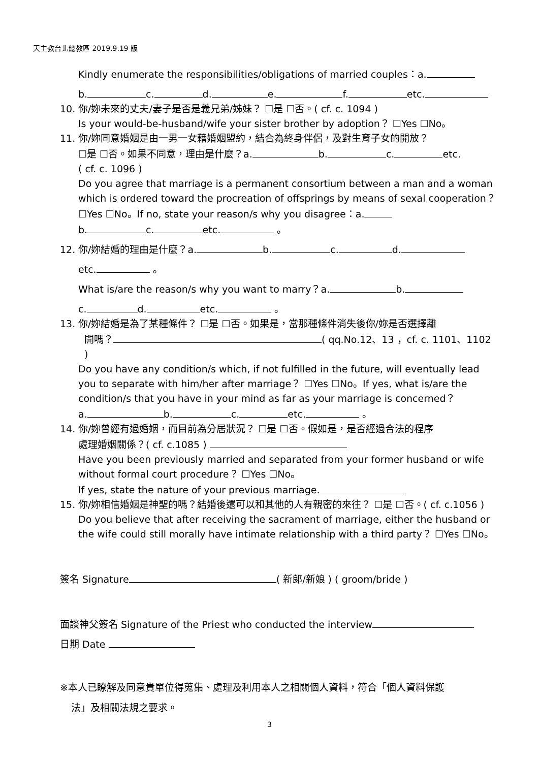天主教台北總教區 2019.9.19 版
Kindly enumerate the responsibilities/obligations of married couples：a.
b. c. d. e. f. etc.
10. 你/妳未來的丈夫/妻子是否是義兄弟/姊妹？ ☐是 ☐否。( cf. c. 1094 )
Is your would-be-husband/wife your sister brother by adoption？ ☐Yes ☐No。
11. 你/妳同意婚姻是由一男一女藉婚姻盟約，結合為終身伴侶，及對生育子女的開放？
☐是 ☐否。如果不同意，理由是什麼？a. b. c. etc.
( cf. c. 1096 )
Do you agree that marriage is a permanent consortium between a man and a woman which is ordered toward the procreation of offsprings by means of sexal cooperation？ ☐Yes ☐No。If no, state your reason/s why you disagree：a.
b. c. etc. 。
12. 你/妳結婚的理由是什麼？a. b. c. d.
etc. 。
What is/are the reason/s why you want to marry？a. b.
c. d. etc. 。
13. 你/妳結婚是為了某種條件？ ☐是 ☐否。如果是，當那種條件消失後你/妳是否選擇離
開嗎？ ( qq.No.12、13 ，cf. c. 1101、1102 )
Do you have any condition/s which, if not fulfilled in the future, will eventually lead you to separate with him/her after marriage？ ☐Yes ☐No。If yes, what is/are the condition/s that you have in your mind as far as your marriage is concerned？
a. b. c. etc. 。
14. 你/妳曾經有過婚姻，而目前為分居狀況？ ☐是 ☐否。假如是，是否經過合法的程序
處理婚姻關係？( cf. c.1085 )
Have you been previously married and separated from your former husband or wife without formal court procedure？ ☐Yes ☐No。
If yes, state the nature of your previous marriage.
15. 你/妳相信婚姻是神聖的嗎？結婚後還可以和其他的人有親密的來往？ ☐是 ☐否。( cf. c.1056 )
Do you believe that after receiving the sacrament of marriage, either the husband or the wife could still morally have intimate relationship with a third party？ ☐Yes ☐No。
簽名 Signature ( 新郎/新娘 ) ( groom/bride )
面談神父簽名 Signature of the Priest who conducted the interview
日期 Date
※本人已瞭解及同意貴單位得蒐集、處理及利用本人之相關個人資料，符合「個人資料保護
法」及相關法規之要求。
3